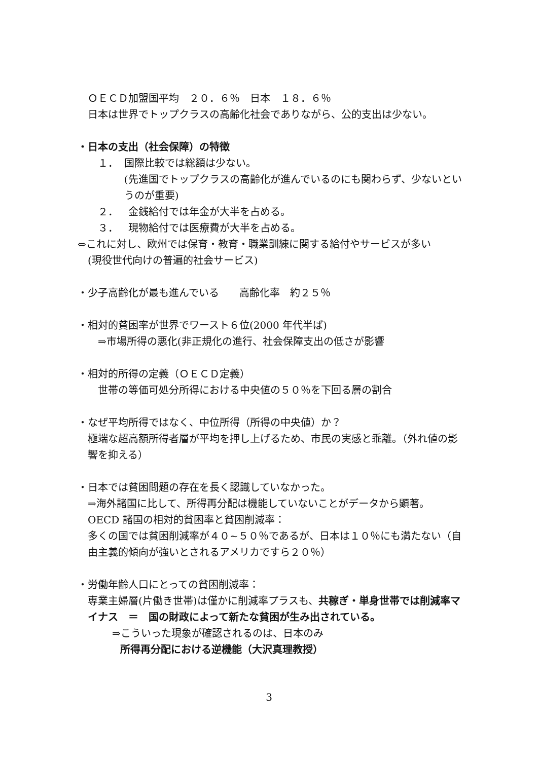ＯＥＣＤ加盟国平均　２０．６％　日本　１８．６％
日本は世界でトップクラスの高齢化社会でありながら、公的支出は少ない。
・日本の支出（社会保障）の特徴
１． 国際比較では総額は少ない。
(先進国でトップクラスの高齢化が進んでいるのにも関わらず、少ないというのが重要)
２． 金銭給付では年金が大半を占める。
３． 現物給付では医療費が大半を占める。
⇔これに対し、欧州では保育・教育・職業訓練に関する給付やサービスが多い
(現役世代向けの普遍的社会サービス)
・少子高齢化が最も進んでいる　　高齢化率　約２５％
・相対的貧困率が世界でワースト６位(2000 年代半ば)
⇒市場所得の悪化(非正規化の進行、社会保障支出の低さが影響
・相対的所得の定義（ＯＥＣＤ定義）
世帯の等価可処分所得における中央値の５０％を下回る層の割合
・なぜ平均所得ではなく、中位所得（所得の中央値）か？
極端な超高額所得者層が平均を押し上げるため、市民の実感と乖離。（外れ値の影響を抑える）
・日本では貧困問題の存在を長く認識していなかった。
⇒海外諸国に比して、所得再分配は機能していないことがデータから顕著。
OECD 諸国の相対的貧困率と貧困削減率：
多くの国では貧困削減率が４０~５０％であるが、日本は１０％にも満たない（自由主義的傾向が強いとされるアメリカですら２０％）
・労働年齢人口にとっての貧困削減率：
専業主婦層(片働き世帯)は僅かに削減率プラスも、共稼ぎ・単身世帯では削減率マイナス　＝　国の財政によって新たな貧困が生み出されている。
⇒こういった現象が確認されるのは、日本のみ
所得再分配における逆機能（大沢真理教授）
3